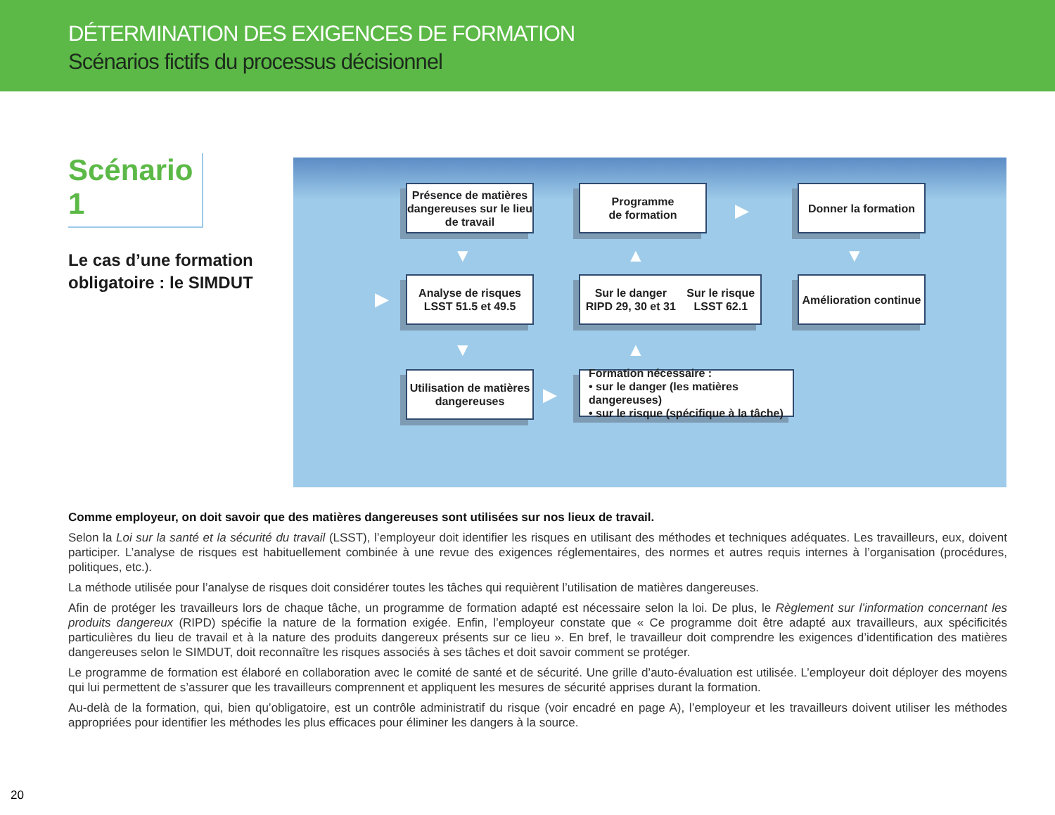DÉTERMINATION DES EXIGENCES DE FORMATION
Scénarios fictifs du processus décisionnel
Scénario 1
Le cas d’une formation obligatoire : le SIMDUT
Présence de matières dangereuses sur le lieu de travail
Programme
de formation
Donner la formation
Analyse de risques
LSST 51.5 et 49.5
Sur le danger
RIPD 29, 30 et 31 Sur le risque
LSST 62.1
Amélioration continue
Utilisation de matières dangereuses
Formation nécessaire :
• sur le danger (les matières dangereuses)
• sur le risque (spécifique à la tâche)
▼
▼
▲
▲
▼
▶
▶
▶
Comme employeur, on doit savoir que des matières dangereuses sont utilisées sur nos lieux de travail.
Selon la Loi sur la santé et la sécurité du travail (LSST), l’employeur doit identifier les risques en utilisant des méthodes et techniques adéquates. Les travailleurs, eux, doivent participer. L’analyse de risques est habituellement combinée à une revue des exigences réglementaires, des normes et autres requis internes à l’organisation (procédures, politiques, etc.).
La méthode utilisée pour l’analyse de risques doit considérer toutes les tâches qui requièrent l’utilisation de matières dangereuses.
Afin de protéger les travailleurs lors de chaque tâche, un programme de formation adapté est nécessaire selon la loi. De plus, le Règlement sur l’information concernant les produits dangereux (RIPD) spécifie la nature de la formation exigée. Enfin, l’employeur constate que « Ce programme doit être adapté aux travailleurs, aux spécificités particulières du lieu de travail et à la nature des produits dangereux présents sur ce lieu ». En bref, le travailleur doit comprendre les exigences d’identification des matières dangereuses selon le SIMDUT, doit reconnaître les risques associés à ses tâches et doit savoir comment se protéger.
Le programme de formation est élaboré en collaboration avec le comité de santé et de sécurité. Une grille d’auto-évaluation est utilisée. L’employeur doit déployer des moyens qui lui permettent de s’assurer que les travailleurs comprennent et appliquent les mesures de sécurité apprises durant la formation.
Au-delà de la formation, qui, bien qu’obligatoire, est un contrôle administratif du risque (voir encadré en page A), l’employeur et les travailleurs doivent utiliser les méthodes appropriées pour identifier les méthodes les plus efficaces pour éliminer les dangers à la source.
20